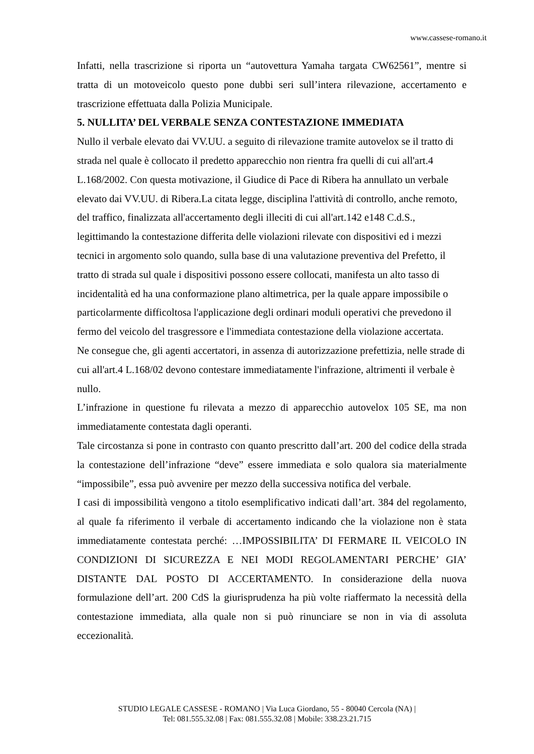www.cassese-romano.it
Infatti, nella trascrizione si riporta un “autovettura Yamaha targata CW62561”, mentre si tratta di un motoveicolo questo pone dubbi seri sull’intera rilevazione, accertamento e trascrizione effettuata dalla Polizia Municipale.
5. NULLITA’ DEL VERBALE SENZA CONTESTAZIONE IMMEDIATA
Nullo il verbale elevato dai VV.UU. a seguito di rilevazione tramite autovelox se il tratto di strada nel quale è collocato il predetto apparecchio non rientra fra quelli di cui all'art.4 L.168/2002. Con questa motivazione, il Giudice di Pace di Ribera ha annullato un verbale elevato dai VV.UU. di Ribera.La citata legge, disciplina l'attività di controllo, anche remoto, del traffico, finalizzata all'accertamento degli illeciti di cui all'art.142 e148 C.d.S., legittimando la contestazione differita delle violazioni rilevate con dispositivi ed i mezzi tecnici in argomento solo quando, sulla base di una valutazione preventiva del Prefetto, il tratto di strada sul quale i dispositivi possono essere collocati, manifesta un alto tasso di incidentalità ed ha una conformazione plano altimetrica, per la quale appare impossibile o particolarmente difficoltosa l'applicazione degli ordinari moduli operativi che prevedono il fermo del veicolo del trasgressore e l'immediata contestazione della violazione accertata.
Ne consegue che, gli agenti accertatori, in assenza di autorizzazione prefettizia, nelle strade di cui all'art.4 L.168/02 devono contestare immediatamente l'infrazione, altrimenti il verbale è nullo.
L’infrazione in questione fu rilevata a mezzo di apparecchio autovelox 105 SE, ma non immediatamente contestata dagli operanti.
Tale circostanza si pone in contrasto con quanto prescritto dall’art. 200 del codice della strada la contestazione dell’infrazione “deve” essere immediata e solo qualora sia materialmente “impossibile”, essa può avvenire per mezzo della successiva notifica del verbale.
I casi di impossibilità vengono a titolo esemplificativo indicati dall’art. 384 del regolamento, al quale fa riferimento il verbale di accertamento indicando che la violazione non è stata immediatamente contestata perché: …IMPOSSIBILITA’ DI FERMARE IL VEICOLO IN CONDIZIONI DI SICUREZZA E NEI MODI REGOLAMENTARI PERCHE’ GIA’ DISTANTE DAL POSTO DI ACCERTAMENTO. In considerazione della nuova formulazione dell’art. 200 CdS la giurisprudenza ha più volte riaffermato la necessità della contestazione immediata, alla quale non si può rinunciare se non in via di assoluta eccezionalità.
STUDIO LEGALE CASSESE - ROMANO | Via Luca Giordano, 55 - 80040 Cercola (NA) |
Tel: 081.555.32.08 | Fax: 081.555.32.08 | Mobile: 338.23.21.715